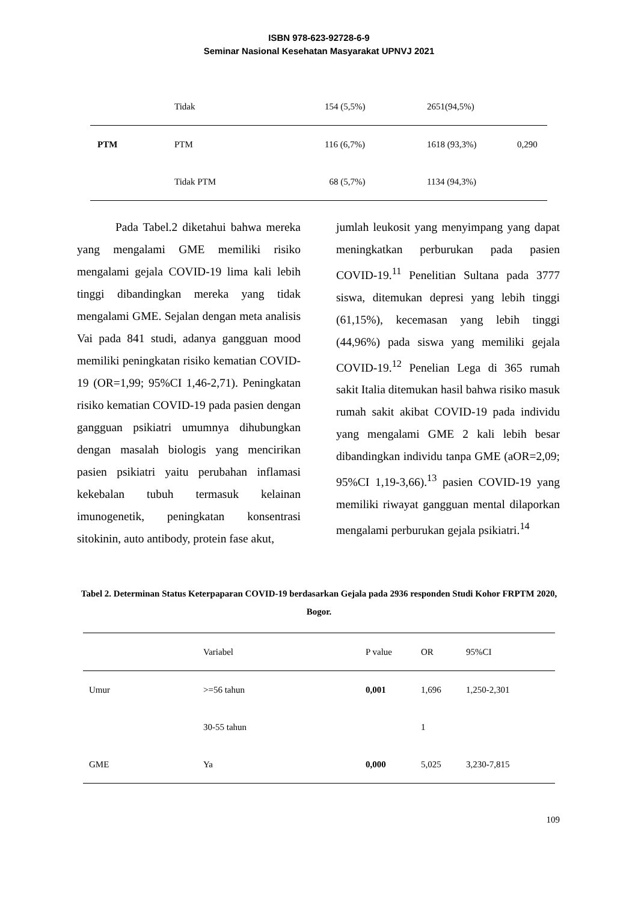ISBN 978-623-92728-6-9
Seminar Nasional Kesehatan Masyarakat UPNVJ 2021
| | Tidak | 154 (5,5%) | 2651(94,5%) | |
| PTM | PTM | 116 (6,7%) | 1618 (93,3%) | 0,290 |
| | Tidak PTM | 68 (5,7%) | 1134 (94,3%) | |
Pada Tabel.2 diketahui bahwa mereka yang mengalami GME memiliki risiko mengalami gejala COVID-19 lima kali lebih tinggi dibandingkan mereka yang tidak mengalami GME. Sejalan dengan meta analisis Vai pada 841 studi, adanya gangguan mood memiliki peningkatan risiko kematian COVID-19 (OR=1,99; 95%CI 1,46-2,71). Peningkatan risiko kematian COVID-19 pada pasien dengan gangguan psikiatri umumnya dihubungkan dengan masalah biologis yang mencirikan pasien psikiatri yaitu perubahan inflamasi kekebalan tubuh termasuk kelainan imunogenetik, peningkatan konsentrasi sitokinin, auto antibody, protein fase akut,
jumlah leukosit yang menyimpang yang dapat meningkatkan perburukan pada pasien COVID-19.<sup>11</sup> Penelitian Sultana pada 3777 siswa, ditemukan depresi yang lebih tinggi (61,15%), kecemasan yang lebih tinggi (44,96%) pada siswa yang memiliki gejala COVID-19.<sup>12</sup> Penelian Lega di 365 rumah sakit Italia ditemukan hasil bahwa risiko masuk rumah sakit akibat COVID-19 pada individu yang mengalami GME 2 kali lebih besar dibandingkan individu tanpa GME (aOR=2,09; 95%CI 1,19-3,66).<sup>13</sup> pasien COVID-19 yang memiliki riwayat gangguan mental dilaporkan mengalami perburukan gejala psikiatri.<sup>14</sup>
Tabel 2. Determinan Status Keterpaparan COVID-19 berdasarkan Gejala pada 2936 responden Studi Kohor FRPTM 2020, Bogor.
| | Variabel | P value | OR | 95%CI |
| --- | --- | --- | --- | --- |
| Umur | >=56 tahun | 0,001 | 1,696 | 1,250-2,301 |
| | 30-55 tahun | | 1 | |
| GME | Ya | 0,000 | 5,025 | 3,230-7,815 |
109